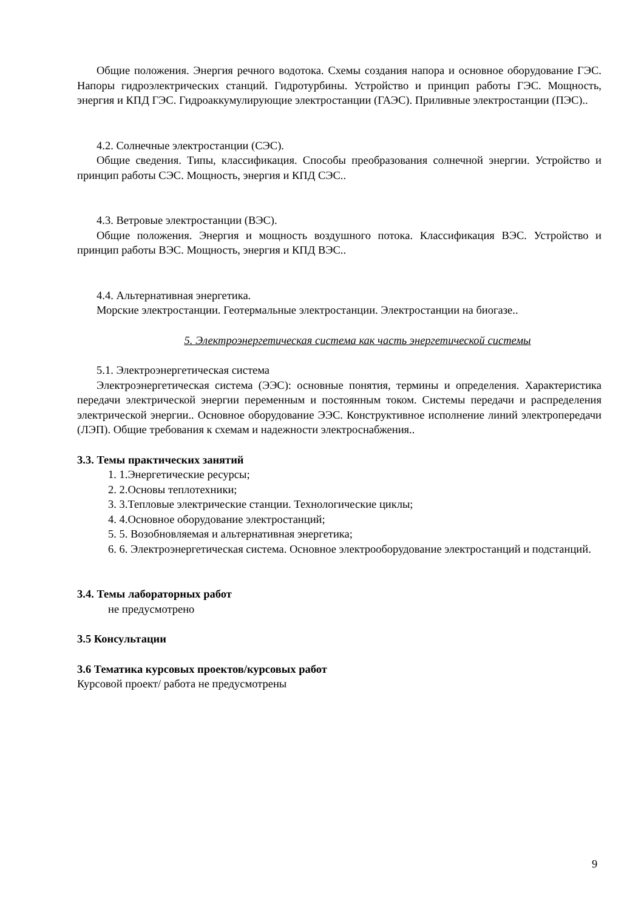Общие положения. Энергия речного водотока. Схемы создания напора и основное оборудование ГЭС. Напоры гидроэлектрических станций. Гидротурбины. Устройство и принцип работы ГЭС. Мощность, энергия и КПД ГЭС. Гидроаккумулирующие электростанции (ГАЭС). Приливные электростанции (ПЭС)..
4.2. Солнечные электростанции (СЭС).
Общие сведения. Типы, классификация. Способы преобразования солнечной энергии. Устройство и принцип работы СЭС. Мощность, энергия и КПД СЭС..
4.3. Ветровые электростанции (ВЭС).
Общие положения. Энергия и мощность воздушного потока. Классификация ВЭС. Устройство и принцип работы ВЭС. Мощность, энергия и КПД ВЭС..
4.4. Альтернативная энергетика.
Морские электростанции. Геотермальные электростанции. Электростанции на биогазе..
5. Электроэнергетическая система как часть энергетической системы
5.1. Электроэнергетическая система
Электроэнергетическая система (ЭЭС): основные понятия, термины и определения. Характеристика передачи электрической энергии переменным и постоянным током. Системы передачи и распределения электрической энергии.. Основное оборудование ЭЭС. Конструктивное исполнение линий электропередачи (ЛЭП). Общие требования к схемам и надежности электроснабжения..
3.3. Темы практических занятий
1. 1.Энергетические ресурсы;
2. 2.Основы теплотехники;
3. 3.Тепловые электрические станции. Технологические циклы;
4. 4.Основное оборудование электростанций;
5. 5. Возобновляемая и альтернативная энергетика;
6. 6. Электроэнергетическая система. Основное электрооборудование электростанций и подстанций.
3.4. Темы лабораторных работ
не предусмотрено
3.5 Консультации
3.6 Тематика курсовых проектов/курсовых работ
Курсовой проект/ работа не предусмотрены
9